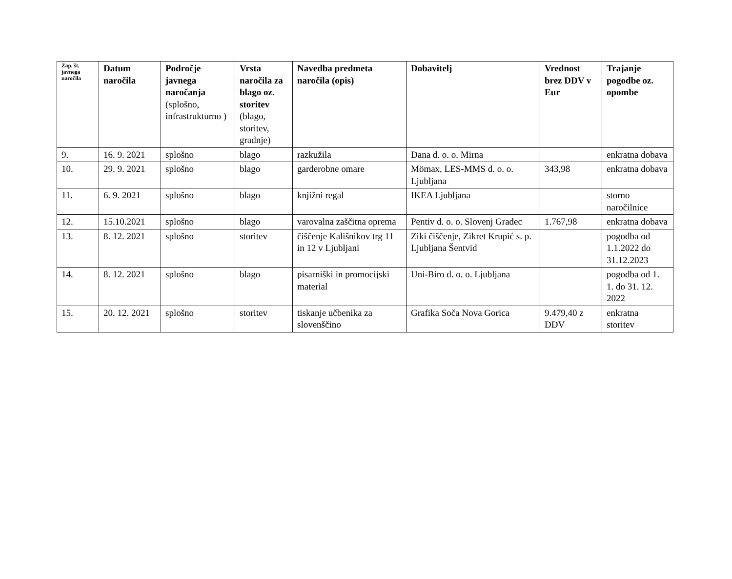| Zap. št. javnega naročila | Datum naročila | Področje javnega naročanja (splošno, infrastrukturno ) | Vrsta naročila za blago oz. storitev (blago, storitev, gradnje) | Navedba predmeta naročila (opis) | Dobavitelj | Vrednost brez DDV v Eur | Trajanje pogodbe oz. opombe |
| --- | --- | --- | --- | --- | --- | --- | --- |
| 9. | 16. 9. 2021 | splošno | blago | razkužila | Dana d. o. o. Mirna | | enkratna dobava |
| 10. | 29. 9. 2021 | splošno | blago | garderobne omare | Mömax, LES-MMS d. o. o. Ljubljana | 343,98 | enkratna dobava |
| 11. | 6. 9. 2021 | splošno | blago | knjižni regal | IKEA Ljubljana | | storno naročilnice |
| 12. | 15.10.2021 | splošno | blago | varovalna zaščitna oprema | Pentiv d. o. o. Slovenj Gradec | 1.767,98 | enkratna dobava |
| 13. | 8. 12. 2021 | splošno | storitev | čiščenje Kališnikov trg 11 in 12 v Ljubljani | Ziki čiščenje, Zikret Krupić s. p. Ljubljana Šentvid | | pogodba od 1.1.2022 do 31.12.2023 |
| 14. | 8. 12. 2021 | splošno | blago | pisarniški in promocijski material | Uni-Biro d. o. o. Ljubljana | | pogodba od 1. 1. do 31. 12. 2022 |
| 15. | 20. 12. 2021 | splošno | storitev | tiskanje učbenika za slovenščino | Grafika Soča Nova Gorica | 9.479,40 z DDV | enkratna storitev |